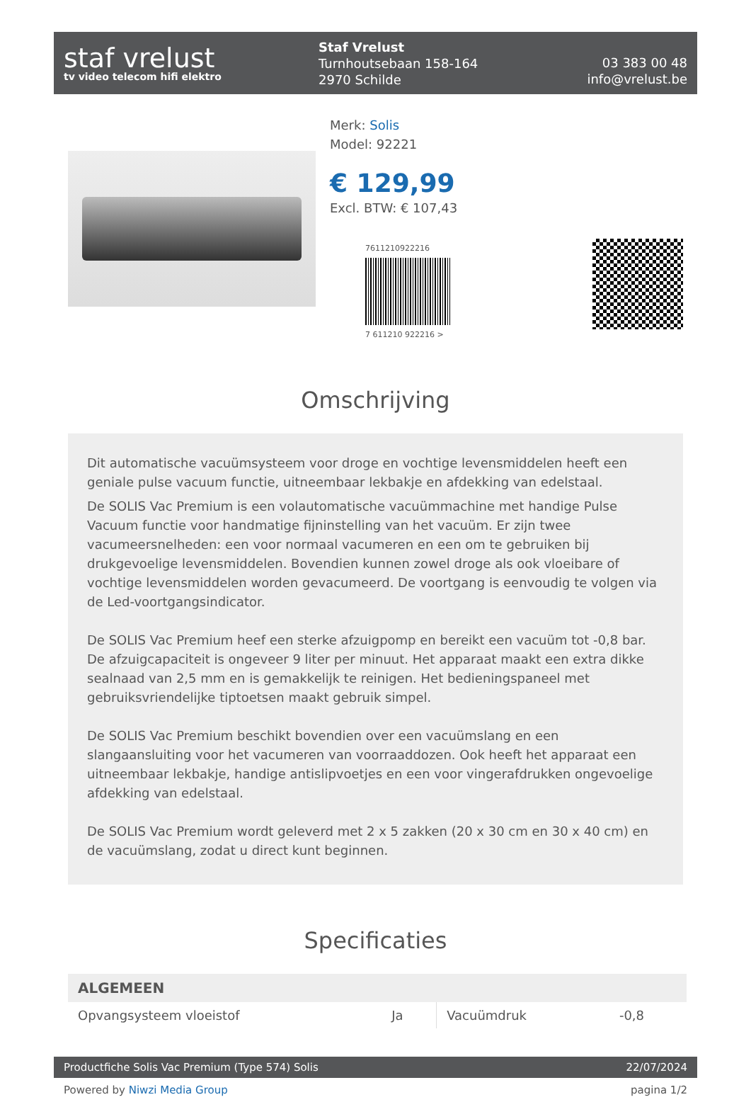staf vrelust
tv video telecom hifi elektro
Staf Vrelust
Turnhoutsebaan 158-164
2970 Schilde
03 383 00 48
info@vrelust.be
Merk: Solis
Model: 92221
€ 129,99
Excl. BTW: € 107,43
7611210922216
7 611210 922216 >
Omschrijving
Dit automatische vacuümsysteem voor droge en vochtige levensmiddelen heeft een geniale pulse vacuum functie, uitneembaar lekbakje en afdekking van edelstaal.
De SOLIS Vac Premium is een volautomatische vacuümmachine met handige Pulse Vacuum functie voor handmatige fijninstelling van het vacuüm. Er zijn twee vacumeersnelheden: een voor normaal vacumeren en een om te gebruiken bij drukgevoelige levensmiddelen. Bovendien kunnen zowel droge als ook vloeibare of vochtige levensmiddelen worden gevacumeerd. De voortgang is eenvoudig te volgen via de Led-voortgangsindicator.
De SOLIS Vac Premium heef een sterke afzuigpomp en bereikt een vacuüm tot -0,8 bar. De afzuigcapaciteit is ongeveer 9 liter per minuut. Het apparaat maakt een extra dikke sealnaad van 2,5 mm en is gemakkelijk te reinigen. Het bedieningspaneel met gebruiksvriendelijke tiptoetsen maakt gebruik simpel.
De SOLIS Vac Premium beschikt bovendien over een vacuümslang en een slangaansluiting voor het vacumeren van voorraaddozen. Ook heeft het apparaat een uitneembaar lekbakje, handige antislipvoetjes en een voor vingerafdrukken ongevoelige afdekking van edelstaal.
De SOLIS Vac Premium wordt geleverd met 2 x 5 zakken (20 x 30 cm en 30 x 40 cm) en de vacuümslang, zodat u direct kunt beginnen.
Specificaties
| ALGEMEEN | | | |
| --- | --- | --- | --- |
| Opvangsysteem vloeistof | Ja | Vacuümdruk | -0,8 |
Productfiche Solis Vac Premium (Type 574) Solis 22/07/2024
Powered by Niwzi Media Group pagina 1/2